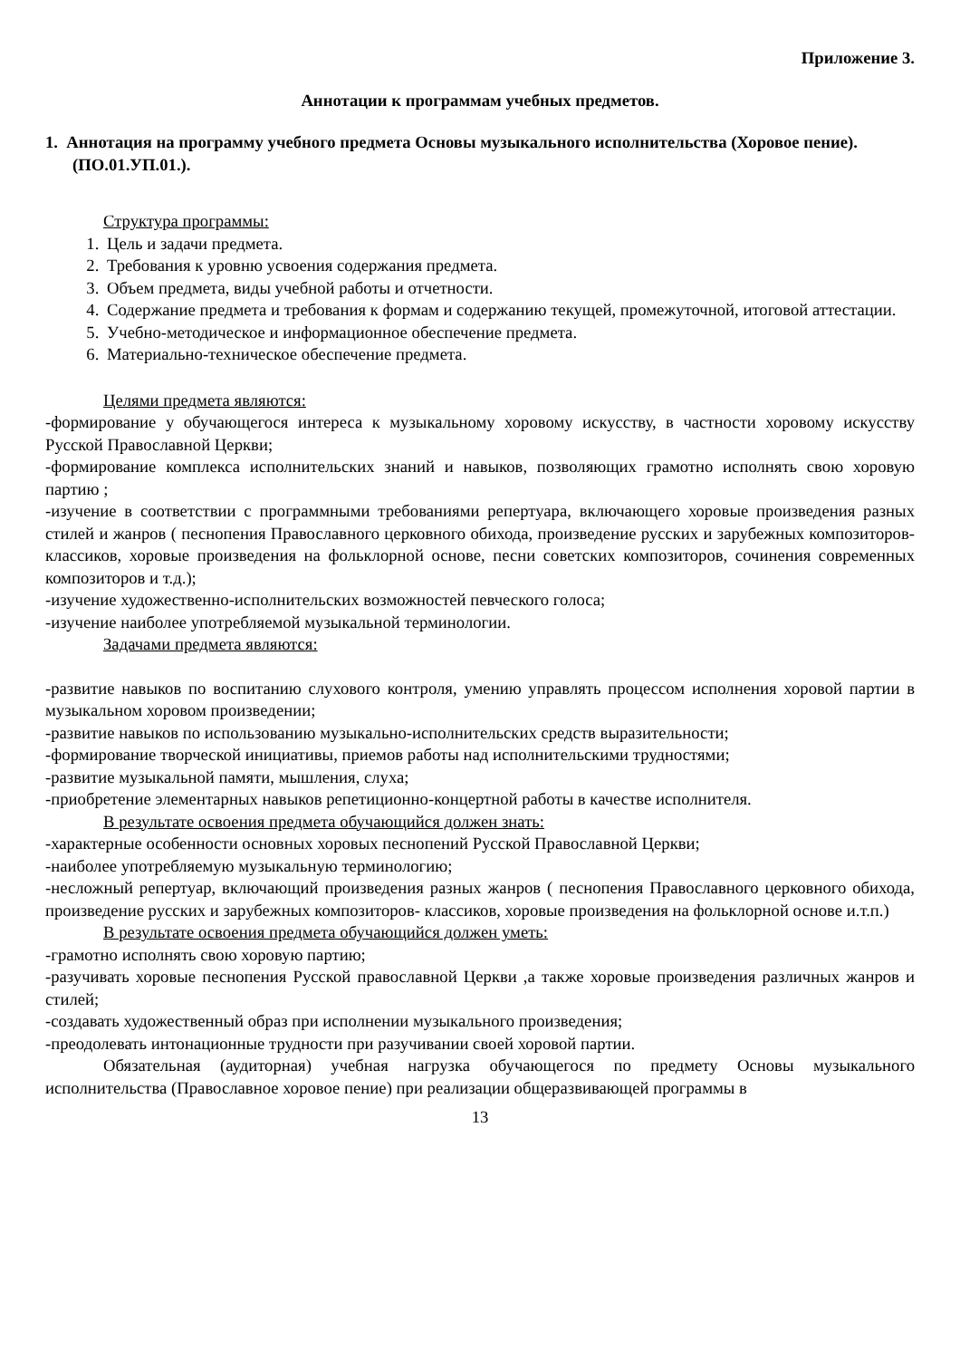Приложение 3.
Аннотации к программам учебных предметов.
1. Аннотация на программу учебного предмета Основы музыкального исполнительства (Хоровое пение). (ПО.01.УП.01.).
Структура программы:
1. Цель и задачи предмета.
2. Требования к уровню усвоения содержания предмета.
3. Объем предмета, виды учебной работы и отчетности.
4. Содержание предмета и требования к формам и содержанию текущей, промежуточной, итоговой аттестации.
5. Учебно-методическое и информационное обеспечение предмета.
6. Материально-техническое обеспечение предмета.
Целями предмета являются:
-формирование у обучающегося интереса к музыкальному хоровому искусству, в частности хоровому искусству Русской Православной Церкви;
-формирование комплекса исполнительских знаний и навыков, позволяющих грамотно исполнять свою хоровую партию ;
-изучение в соответствии с программными требованиями репертуара, включающего хоровые произведения разных стилей и жанров ( песнопения Православного церковного обихода, произведение русских и зарубежных композиторов- классиков, хоровые произведения на фольклорной основе, песни советских композиторов, сочинения современных композиторов и т.д.);
-изучение художественно-исполнительских возможностей певческого голоса;
-изучение наиболее употребляемой музыкальной терминологии.
Задачами предмета являются:
-развитие навыков по воспитанию слухового контроля, умению управлять процессом исполнения хоровой партии в музыкальном хоровом произведении;
-развитие навыков по использованию музыкально-исполнительских средств выразительности;
-формирование творческой инициативы, приемов работы над исполнительскими трудностями;
-развитие музыкальной памяти, мышления, слуха;
-приобретение элементарных навыков репетиционно-концертной работы в качестве исполнителя.
В результате освоения предмета обучающийся должен знать:
-характерные особенности основных хоровых песнопений Русской Православной Церкви;
-наиболее употребляемую музыкальную терминологию;
-несложный репертуар, включающий произведения разных жанров ( песнопения Православного церковного обихода, произведение русских и зарубежных композиторов- классиков, хоровые произведения на фольклорной основе и.т.п.)
В результате освоения предмета обучающийся должен уметь:
-грамотно исполнять свою хоровую партию;
-разучивать хоровые песнопения Русской православной Церкви ,а также хоровые произведения различных жанров и стилей;
-создавать художественный образ при исполнении музыкального произведения;
-преодолевать интонационные трудности при разучивании своей хоровой партии.
Обязательная (аудиторная) учебная нагрузка обучающегося по предмету Основы музыкального исполнительства (Православное хоровое пение) при реализации общеразвивающей программы в
13